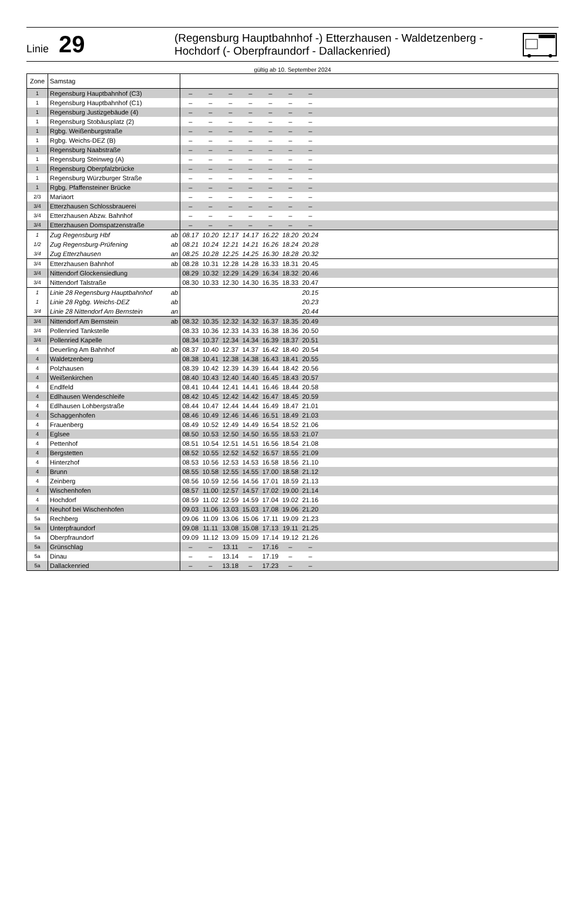Linie 29
(Regensburg Hauptbahnhof -) Etterzhausen - Waldetzenberg -
Hochdorf (- Oberpfraundorf - Dallackenried)
gültig ab 10. September 2024
| Zone | Samstag | | | | | | | | | |
| 1 | Regensburg Hauptbahnhof (C3) | | – | – | – | – | – | – | – | |
| 1 | Regensburg Hauptbahnhof (C1) | | – | – | – | – | – | – | – | |
| 1 | Regensburg Justizgebäude (4) | | – | – | – | – | – | – | – | |
| 1 | Regensburg Stobäusplatz (2) | | – | – | – | – | – | – | – | |
| 1 | Rgbg. Weißenburgstraße | | – | – | – | – | – | – | – | |
| 1 | Rgbg. Weichs-DEZ (B) | | – | – | – | – | – | – | – | |
| 1 | Regensburg Naabstraße | | – | – | – | – | – | – | – | |
| 1 | Regensburg Steinweg (A) | | – | – | – | – | – | – | – | |
| 1 | Regensburg Oberpfalzbrücke | | – | – | – | – | – | – | – | |
| 1 | Regensburg Würzburger Straße | | – | – | – | – | – | – | – | |
| 1 | Rgbg. Pfaffensteiner Brücke | | – | – | – | – | – | – | – | |
| 2/3 | Mariaort | | – | – | – | – | – | – | – | |
| 3/4 | Etterzhausen Schlossbrauerei | | – | – | – | – | – | – | – | |
| 3/4 | Etterzhausen Abzw. Bahnhof | | – | – | – | – | – | – | – | |
| 3/4 | Etterzhausen Domspatzenstraße | | – | – | – | – | – | – | – | |
| 1 | Zug Regensburg Hbf | ab | 08.17 | 10.20 | 12.17 | 14.17 | 16.22 | 18.20 | 20.24 | |
| 1/2 | Zug Regensburg-Prüfening | ab | 08.21 | 10.24 | 12.21 | 14.21 | 16.26 | 18.24 | 20.28 | |
| 3/4 | Zug Etterzhausen | an | 08.25 | 10.28 | 12.25 | 14.25 | 16.30 | 18.28 | 20.32 | |
| 3/4 | Etterzhausen Bahnhof | ab | 08.28 | 10.31 | 12.28 | 14.28 | 16.33 | 18.31 | 20.45 | |
| 3/4 | Nittendorf Glockensiedlung | | 08.29 | 10.32 | 12.29 | 14.29 | 16.34 | 18.32 | 20.46 | |
| 3/4 | Nittendorf Talstraße | | 08.30 | 10.33 | 12.30 | 14.30 | 16.35 | 18.33 | 20.47 | |
| 1 | Linie 28 Regensburg Hauptbahnhof | ab | | | | | | | 20.15 | |
| 1 | Linie 28 Rgbg. Weichs-DEZ | ab | | | | | | | 20.23 | |
| 3/4 | Linie 28 Nittendorf Am Bernstein | an | | | | | | | 20.44 | |
| 3/4 | Nittendorf Am Bernstein | ab | 08.32 | 10.35 | 12.32 | 14.32 | 16.37 | 18.35 | 20.49 | |
| 3/4 | Pollenried Tankstelle | | 08.33 | 10.36 | 12.33 | 14.33 | 16.38 | 18.36 | 20.50 | |
| 3/4 | Pollenried Kapelle | | 08.34 | 10.37 | 12.34 | 14.34 | 16.39 | 18.37 | 20.51 | |
| 4 | Deuerling Am Bahnhof | ab | 08.37 | 10.40 | 12.37 | 14.37 | 16.42 | 18.40 | 20.54 | |
| 4 | Waldetzenberg | | 08.38 | 10.41 | 12.38 | 14.38 | 16.43 | 18.41 | 20.55 | |
| 4 | Polzhausen | | 08.39 | 10.42 | 12.39 | 14.39 | 16.44 | 18.42 | 20.56 | |
| 4 | Weißenkirchen | | 08.40 | 10.43 | 12.40 | 14.40 | 16.45 | 18.43 | 20.57 | |
| 4 | Endlfeld | | 08.41 | 10.44 | 12.41 | 14.41 | 16.46 | 18.44 | 20.58 | |
| 4 | Edlhausen Wendeschleife | | 08.42 | 10.45 | 12.42 | 14.42 | 16.47 | 18.45 | 20.59 | |
| 4 | Edlhausen Lohbergstraße | | 08.44 | 10.47 | 12.44 | 14.44 | 16.49 | 18.47 | 21.01 | |
| 4 | Schaggenhofen | | 08.46 | 10.49 | 12.46 | 14.46 | 16.51 | 18.49 | 21.03 | |
| 4 | Frauenberg | | 08.49 | 10.52 | 12.49 | 14.49 | 16.54 | 18.52 | 21.06 | |
| 4 | Eglsee | | 08.50 | 10.53 | 12.50 | 14.50 | 16.55 | 18.53 | 21.07 | |
| 4 | Pettenhof | | 08.51 | 10.54 | 12.51 | 14.51 | 16.56 | 18.54 | 21.08 | |
| 4 | Bergstetten | | 08.52 | 10.55 | 12.52 | 14.52 | 16.57 | 18.55 | 21.09 | |
| 4 | Hinterzhof | | 08.53 | 10.56 | 12.53 | 14.53 | 16.58 | 18.56 | 21.10 | |
| 4 | Brunn | | 08.55 | 10.58 | 12.55 | 14.55 | 17.00 | 18.58 | 21.12 | |
| 4 | Zeinberg | | 08.56 | 10.59 | 12.56 | 14.56 | 17.01 | 18.59 | 21.13 | |
| 4 | Wischenhofen | | 08.57 | 11.00 | 12.57 | 14.57 | 17.02 | 19.00 | 21.14 | |
| 4 | Hochdorf | | 08.59 | 11.02 | 12.59 | 14.59 | 17.04 | 19.02 | 21.16 | |
| 4 | Neuhof bei Wischenhofen | | 09.03 | 11.06 | 13.03 | 15.03 | 17.08 | 19.06 | 21.20 | |
| 5a | Rechberg | | 09.06 | 11.09 | 13.06 | 15.06 | 17.11 | 19.09 | 21.23 | |
| 5a | Unterpfraundorf | | 09.08 | 11.11 | 13.08 | 15.08 | 17.13 | 19.11 | 21.25 | |
| 5a | Oberpfraundorf | | 09.09 | 11.12 | 13.09 | 15.09 | 17.14 | 19.12 | 21.26 | |
| 5a | Grünschlag | | – | – | 13.11 | – | 17.16 | – | – | |
| 5a | Dinau | | – | – | 13.14 | – | 17.19 | – | – | |
| 5a | Dallackenried | | – | – | 13.18 | – | 17.23 | – | – | |